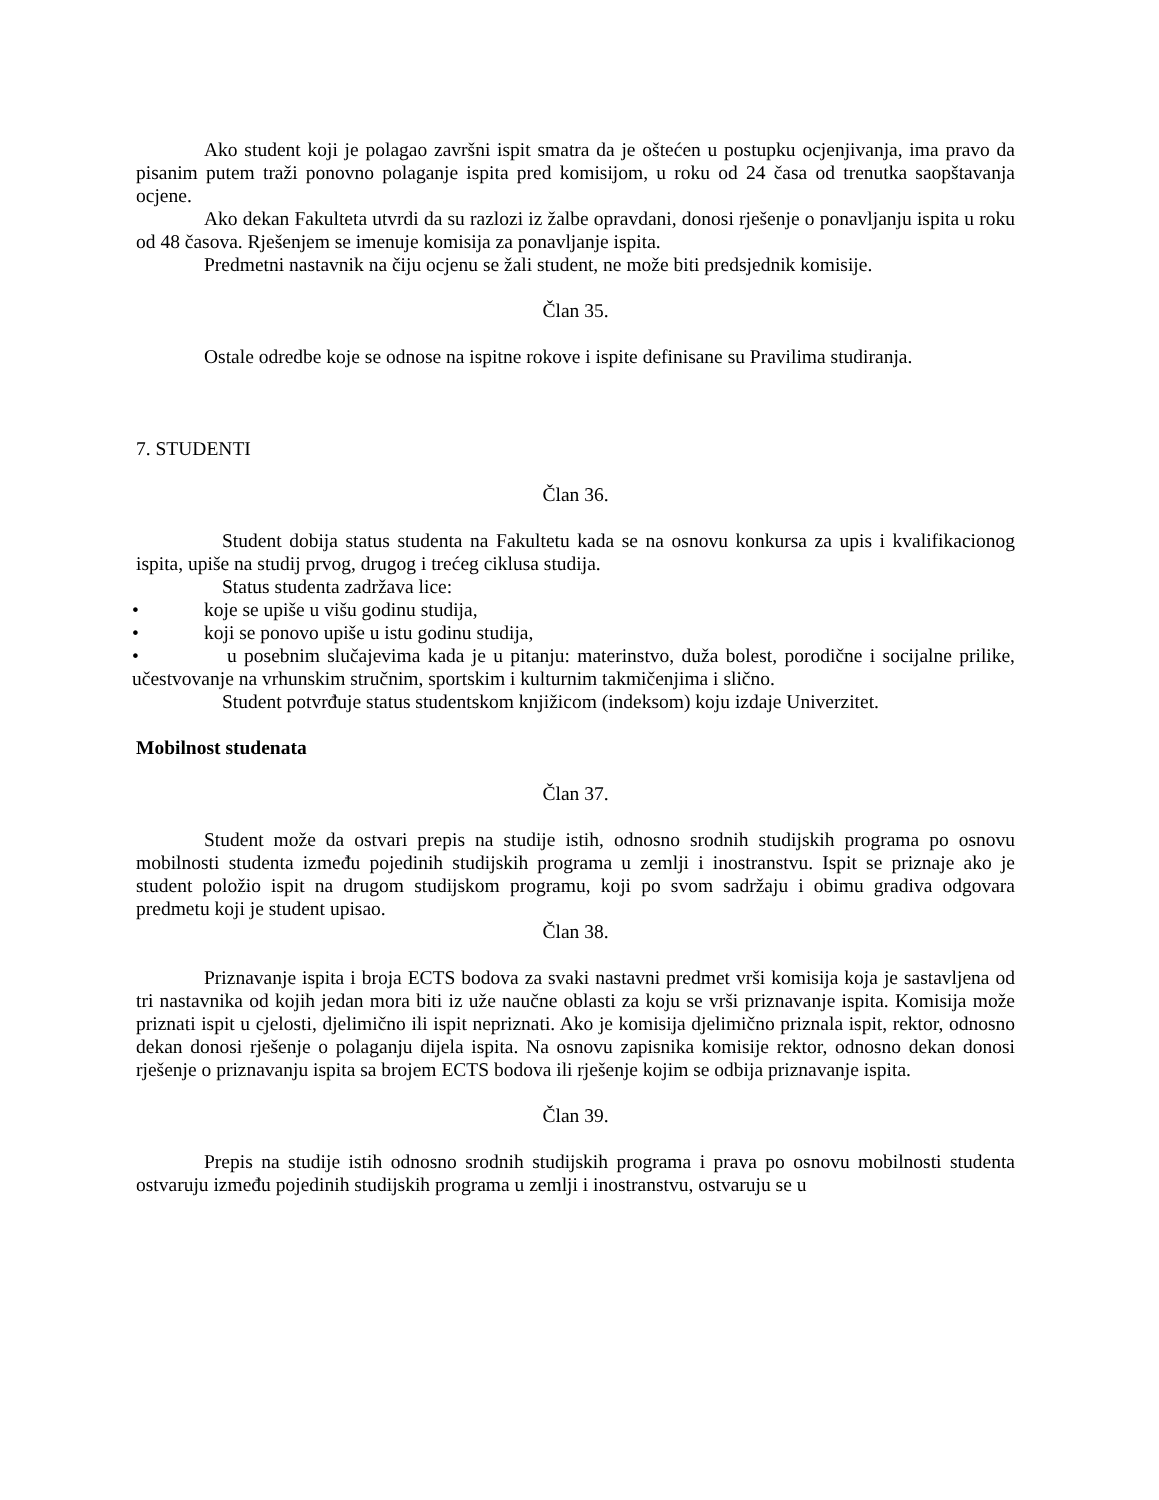Ako student koji je polagao završni ispit smatra da je oštećen u postupku ocjenjivanja, ima pravo da pisanim putem traži ponovno polaganje ispita pred komisijom, u roku od 24 časa od trenutka saopštavanja ocjene.
Ako dekan Fakulteta utvrdi da su razlozi iz žalbe opravdani, donosi rješenje o ponavljanju ispita u roku od 48 časova. Rješenjem se imenuje komisija za ponavljanje ispita.
Predmetni nastavnik na čiju ocjenu se žali student, ne može biti predsjednik komisije.
Član 35.
Ostale odredbe koje se odnose na ispitne rokove i ispite definisane su Pravilima studiranja.
7. STUDENTI
Član 36.
Student dobija status studenta na Fakultetu kada se na osnovu konkursa za upis i kvalifikacionog ispita, upiše na studij prvog, drugog i trećeg ciklusa studija.
Status studenta zadržava lice:
• koje se upiše u višu godinu studija,
• koji se ponovo upiše u istu godinu studija,
• u posebnim slučajevima kada je u pitanju: materinstvo, duža bolest, porodične i socijalne prilike, učestvovanje na vrhunskim stručnim, sportskim i kulturnim takmičenjima i slično.
Student potvrđuje status studentskom knjižicom (indeksom) koju izdaje Univerzitet.
Mobilnost studenata
Član 37.
Student može da ostvari prepis na studije istih, odnosno srodnih studijskih programa po osnovu mobilnosti studenta između pojedinih studijskih programa u zemlji i inostranstvu. Ispit se priznaje ako je student položio ispit na drugom studijskom programu, koji po svom sadržaju i obimu gradiva odgovara predmetu koji je student upisao.
Član 38.
Priznavanje ispita i broja ECTS bodova za svaki nastavni predmet vrši komisija koja je sastavljena od tri nastavnika od kojih jedan mora biti iz uže naučne oblasti za koju se vrši priznavanje ispita. Komisija može priznati ispit u cjelosti, djelimično ili ispit nepriznati. Ako je komisija djelimično priznala ispit, rektor, odnosno dekan donosi rješenje o polaganju dijela ispita. Na osnovu zapisnika komisije rektor, odnosno dekan donosi rješenje o priznavanju ispita sa brojem ECTS bodova ili rješenje kojim se odbija priznavanje ispita.
Član 39.
Prepis na studije istih odnosno srodnih studijskih programa i prava po osnovu mobilnosti studenta ostvaruju između pojedinih studijskih programa u zemlji i inostranstvu, ostvaruju se u